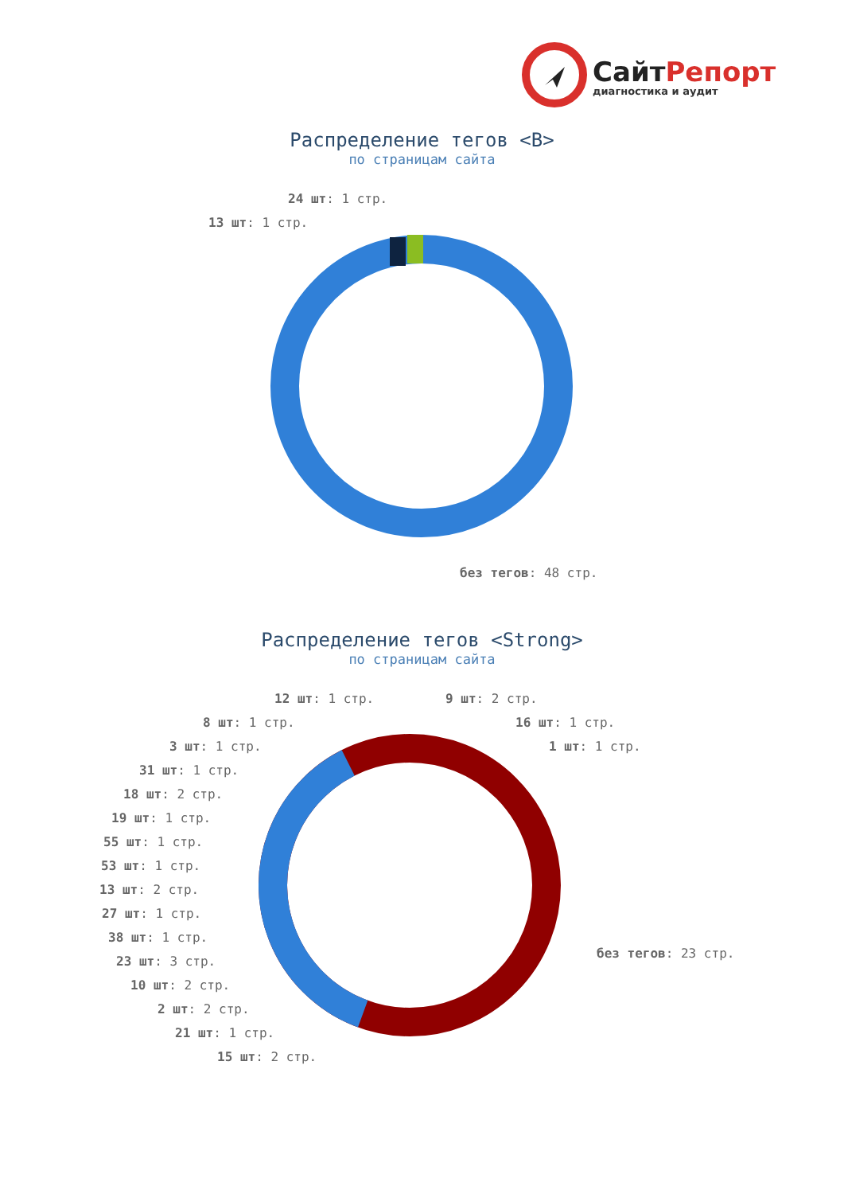СайтРепорт
диагностика и аудит
Распределение тегов <B>
по страницам сайта
24 шт: 1 стр.
13 шт: 1 стр.
без тегов: 48 стр.
Распределение тегов <Strong>
по страницам сайта
12 шт: 1 стр. 9 шт: 2 стр.
8 шт: 1 стр. 16 шт: 1 стр.
3 шт: 1 стр. 1 шт: 1 стр.
31 шт: 1 стр.
18 шт: 2 стр.
19 шт: 1 стр.
55 шт: 1 стр.
53 шт: 1 стр.
13 шт: 2 стр.
27 шт: 1 стр.
38 шт: 1 стр.
без тегов: 23 стр.
23 шт: 3 стр.
10 шт: 2 стр.
2 шт: 2 стр.
21 шт: 1 стр.
15 шт: 2 стр.